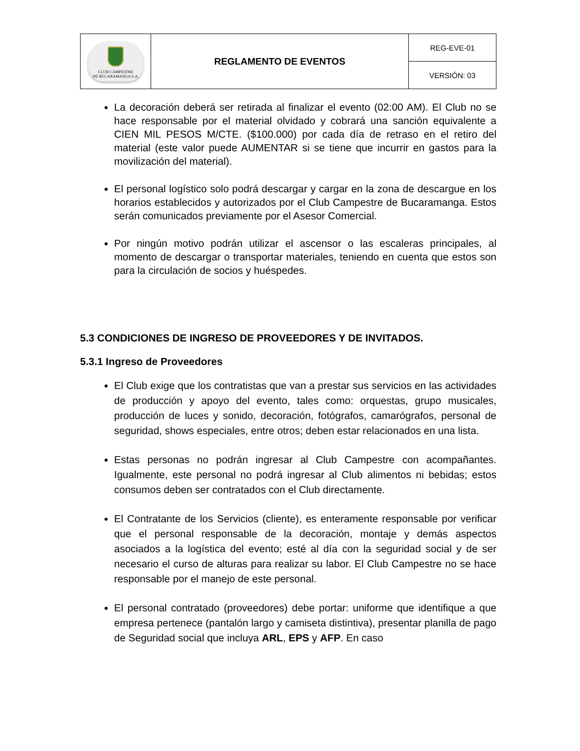| CLUB CAMPESTRE DE BUCARAMANGA S.A. | REGLAMENTO DE EVENTOS | REG-EVE-01 |
| | | VERSIÓN: 03 |
La decoración deberá ser retirada al finalizar el evento (02:00 AM). El Club no se hace responsable por el material olvidado y cobrará una sanción equivalente a CIEN MIL PESOS M/CTE. ($100.000) por cada día de retraso en el retiro del material (este valor puede AUMENTAR si se tiene que incurrir en gastos para la movilización del material).
El personal logístico solo podrá descargar y cargar en la zona de descargue en los horarios establecidos y autorizados por el Club Campestre de Bucaramanga. Estos serán comunicados previamente por el Asesor Comercial.
Por ningún motivo podrán utilizar el ascensor o las escaleras principales, al momento de descargar o transportar materiales, teniendo en cuenta que estos son para la circulación de socios y huéspedes.
5.3 CONDICIONES DE INGRESO DE PROVEEDORES Y DE INVITADOS.
5.3.1 Ingreso de Proveedores
El Club exige que los contratistas que van a prestar sus servicios en las actividades de producción y apoyo del evento, tales como: orquestas, grupo musicales, producción de luces y sonido, decoración, fotógrafos, camarógrafos, personal de seguridad, shows especiales, entre otros; deben estar relacionados en una lista.
Estas personas no podrán ingresar al Club Campestre con acompañantes. Igualmente, este personal no podrá ingresar al Club alimentos ni bebidas; estos consumos deben ser contratados con el Club directamente.
El Contratante de los Servicios (cliente), es enteramente responsable por verificar que el personal responsable de la decoración, montaje y demás aspectos asociados a la logística del evento; esté al día con la seguridad social y de ser necesario el curso de alturas para realizar su labor. El Club Campestre no se hace responsable por el manejo de este personal.
El personal contratado (proveedores) debe portar: uniforme que identifique a que empresa pertenece (pantalón largo y camiseta distintiva), presentar planilla de pago de Seguridad social que incluya ARL, EPS y AFP. En caso